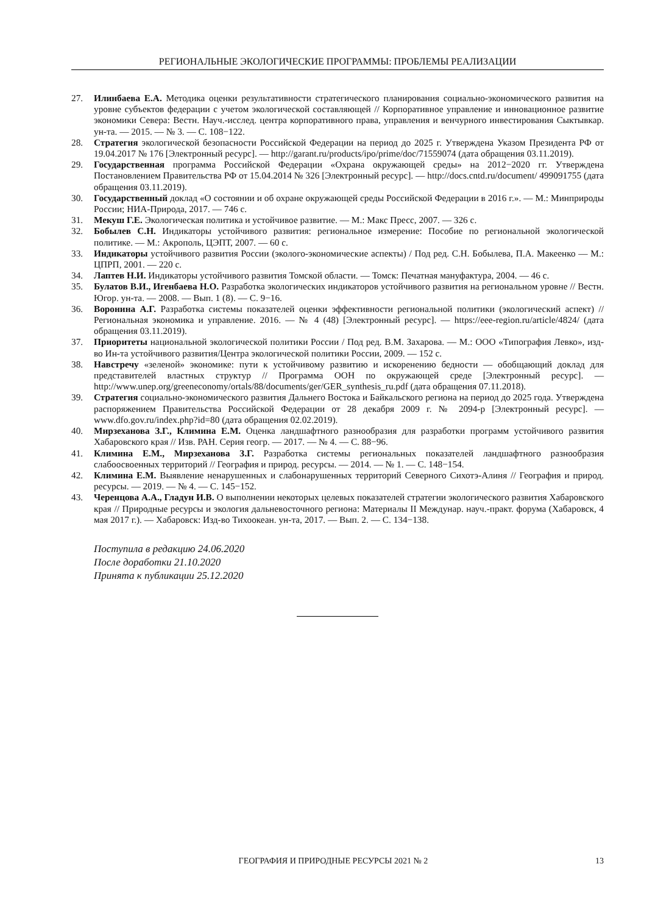РЕГИОНАЛЬНЫЕ ЭКОЛОГИЧЕСКИЕ ПРОГРАММЫ: ПРОБЛЕМЫ РЕАЛИЗАЦИИ
27. Илинбаева Е.А. Методика оценки результативности стратегического планирования социально-экономического развития на уровне субъектов федерации с учетом экологической составляющей // Корпоративное управление и инновационное развитие экономики Севера: Вестн. Науч.-исслед. центра корпоративного права, управления и венчурного инвестирования Сыктывкар. ун-та. — 2015. — № 3. — С. 108−122.
28. Стратегия экологической безопасности Российской Федерации на период до 2025 г. Утверждена Указом Президента РФ от 19.04.2017 № 176 [Электронный ресурс]. — http://garant.ru/products/ipo/prime/doc/71559074 (дата обращения 03.11.2019).
29. Государственная программа Российской Федерации «Охрана окружающей среды» на 2012−2020 гг. Утверждена Постановлением Правительства РФ от 15.04.2014 № 326 [Электронный ресурс]. — http://docs.cntd.ru/document/ 499091755 (дата обращения 03.11.2019).
30. Государственный доклад «О состоянии и об охране окружающей среды Российской Федерации в 2016 г.». — М.: Минприроды России; НИА-Природа, 2017. — 746 с.
31. Мекуш Г.Е. Экологическая политика и устойчивое развитие. — М.: Макс Пресс, 2007. — 326 с.
32. Бобылев С.Н. Индикаторы устойчивого развития: региональное измерение: Пособие по региональной экологической политике. — М.: Акрополь, ЦЭПТ, 2007. — 60 с.
33. Индикаторы устойчивого развития России (эколого-экономические аспекты) / Под ред. С.Н. Бобылева, П.А. Макеенко — М.: ЦПРП, 2001. — 220 с.
34. Лаптев Н.И. Индикаторы устойчивого развития Томской области. — Томск: Печатная мануфактура, 2004. — 46 с.
35. Булатов В.И., Игенбаева Н.О. Разработка экологических индикаторов устойчивого развития на региональном уровне // Вестн. Югор. ун-та. — 2008. — Вып. 1 (8). — С. 9−16.
36. Воронина А.Г. Разработка системы показателей оценки эффективности региональной политики (экологический аспект) // Региональная экономика и управление. 2016. — № 4 (48) [Электронный ресурс]. — https://eee-region.ru/article/4824/ (дата обращения 03.11.2019).
37. Приоритеты национальной экологической политики России / Под ред. В.М. Захарова. — М.: ООО «Типография Левко», изд-во Ин-та устойчивого развития/Центра экологической политики России, 2009. — 152 с.
38. Навстречу «зеленой» экономике: пути к устойчивому развитию и искоренению бедности — обобщающий доклад для представителей властных структур // Программа ООН по окружающей среде [Электронный ресурс]. — http://www.unep.org/greeneconomy/ortals/88/documents/ger/GER_synthesis_ru.pdf (дата обращения 07.11.2018).
39. Стратегия социально-экономического развития Дальнего Востока и Байкальского региона на период до 2025 года. Утверждена распоряжением Правительства Российской Федерации от 28 декабря 2009 г. № 2094-р [Электронный ресурс]. — www.dfo.gov.ru/index.php?id=80 (дата обращения 02.02.2019).
40. Мирзеханова З.Г., Климина Е.М. Оценка ландшафтного разнообразия для разработки программ устойчивого развития Хабаровского края // Изв. РАН. Серия геогр. — 2017. — № 4. — С. 88−96.
41. Климина Е.М., Мирзеханова З.Г. Разработка системы региональных показателей ландшафтного разнообразия слабоосвоенных территорий // География и природ. ресурсы. — 2014. — № 1. — С. 148−154.
42. Климина Е.М. Выявление ненарушенных и слабонарушенных территорий Северного Сихотэ-Алиня // География и природ. ресурсы. — 2019. — № 4. — С. 145−152.
43. Черенцова А.А., Гладун И.В. О выполнении некоторых целевых показателей стратегии экологического развития Хабаровского края // Природные ресурсы и экология дальневосточного региона: Материалы II Междунар. науч.-практ. форума (Хабаровск, 4 мая 2017 г.). — Хабаровск: Изд-во Тихоокеан. ун-та, 2017. — Вып. 2. — С. 134−138.
Поступила в редакцию 24.06.2020
После доработки 21.10.2020
Принята к публикации 25.12.2020
ГЕОГРАФИЯ И ПРИРОДНЫЕ РЕСУРСЫ 2021 № 2 13